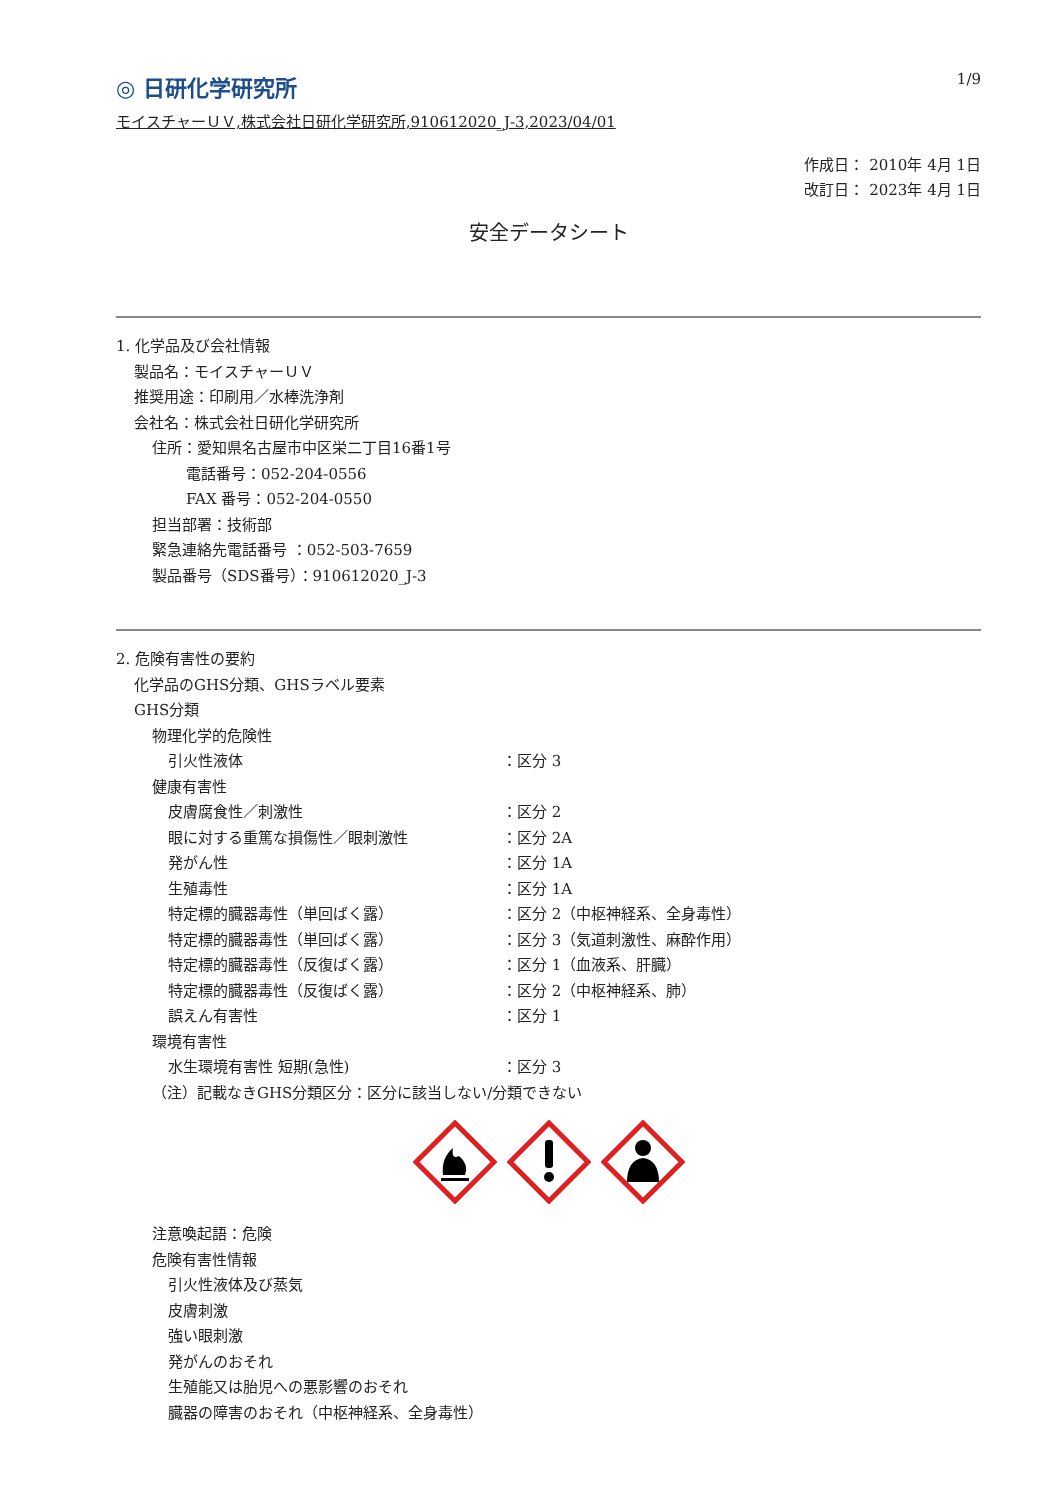◎ 日研化学研究所
1/9
モイスチャーＵＶ,株式会社日研化学研究所,910612020_J-3,2023/04/01
作成日： 2010年 4月 1日
改訂日： 2023年 4月 1日
安全データシート
1. 化学品及び会社情報
製品名：モイスチャーＵＶ
推奨用途：印刷用／水棒洗浄剤
会社名：株式会社日研化学研究所
住所：愛知県名古屋市中区栄二丁目16番1号
電話番号：052-204-0556
FAX 番号：052-204-0550
担当部署：技術部
緊急連絡先電話番号 ：052-503-7659
製品番号（SDS番号）：910612020_J-3
2. 危険有害性の要約
化学品のGHS分類、GHSラベル要素
GHS分類
物理化学的危険性
引火性液体 ：区分 3
健康有害性
皮膚腐食性／刺激性 ：区分 2
眼に対する重篤な損傷性／眼刺激性 ：区分 2A
発がん性 ：区分 1A
生殖毒性 ：区分 1A
特定標的臓器毒性（単回ばく露） ：区分 2（中枢神経系、全身毒性）
特定標的臓器毒性（単回ばく露） ：区分 3（気道刺激性、麻酔作用）
特定標的臓器毒性（反復ばく露） ：区分 1（血液系、肝臓）
特定標的臓器毒性（反復ばく露） ：区分 2（中枢神経系、肺）
誤えん有害性 ：区分 1
環境有害性
水生環境有害性 短期(急性) ：区分 3
（注）記載なきGHS分類区分：区分に該当しない/分類できない
注意喚起語：危険
危険有害性情報
引火性液体及び蒸気
皮膚刺激
強い眼刺激
発がんのおそれ
生殖能又は胎児への悪影響のおそれ
臓器の障害のおそれ（中枢神経系、全身毒性）